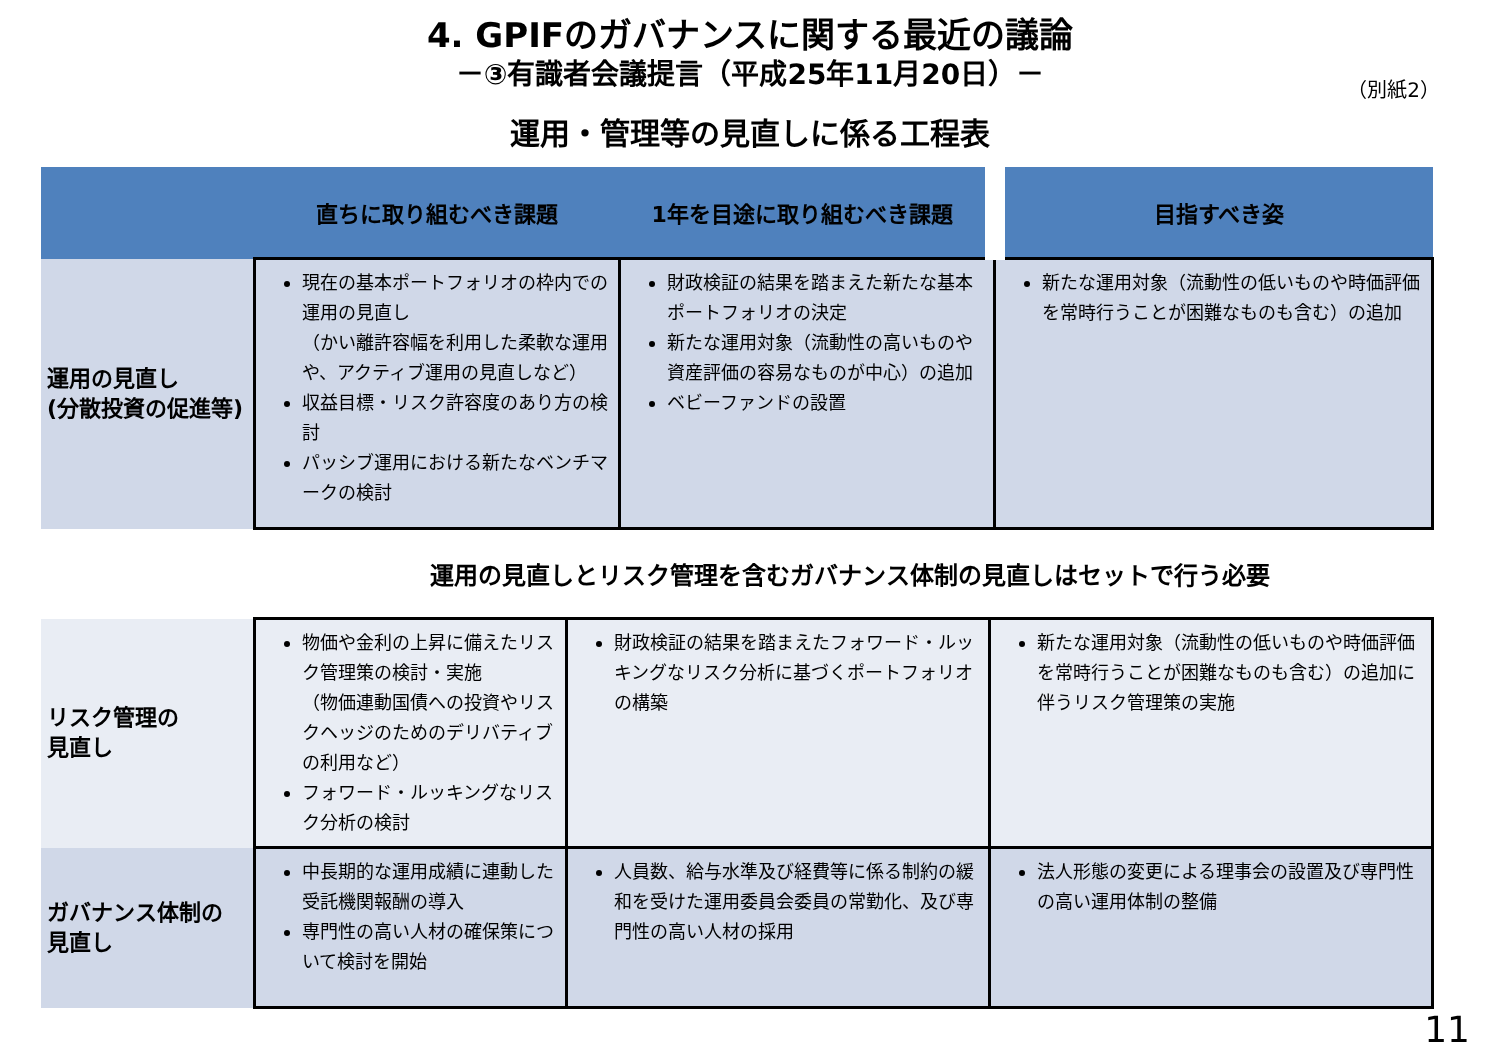4. GPIFのガバナンスに関する最近の議論
－③有識者会議提言（平成25年11月20日）－
（別紙2）
運用・管理等の見直しに係る工程表
| | 直ちに取り組むべき課題 | 1年を目途に取り組むべき課題 | 目指すべき姿 |
| --- | --- | --- | --- |
| 運用の見直し (分散投資の促進等) | 現在の基本ポートフォリオの枠内での運用の見直し （かい離許容幅を利用した柔軟な運用や、アクティブ運用の見直しなど） 収益目標・リスク許容度のあり方の検討 パッシブ運用における新たなベンチマークの検討 | 財政検証の結果を踏まえた新たな基本ポートフォリオの決定 新たな運用対象（流動性の高いものや資産評価の容易なものが中心）の追加 ベビーファンドの設置 | 新たな運用対象（流動性の低いものや時価評価を常時行うことが困難なものも含む）の追加 |
運用の見直しとリスク管理を含むガバナンス体制の見直しはセットで行う必要
| リスク管理の 見直し | 物価や金利の上昇に備えたリスク管理策の検討・実施 （物価連動国債への投資やリスクヘッジのためのデリバティブの利用など） フォワード・ルッキングなリスク分析の検討 | 財政検証の結果を踏まえたフォワード・ルッキングなリスク分析に基づくポートフォリオの構築 | 新たな運用対象（流動性の低いものや時価評価を常時行うことが困難なものも含む）の追加に伴うリスク管理策の実施 |
| ガバナンス体制の 見直し | 中長期的な運用成績に連動した受託機関報酬の導入 専門性の高い人材の確保策について検討を開始 | 人員数、給与水準及び経費等に係る制約の緩和を受けた運用委員会委員の常勤化、及び専門性の高い人材の採用 | 法人形態の変更による理事会の設置及び専門性の高い運用体制の整備 |
11